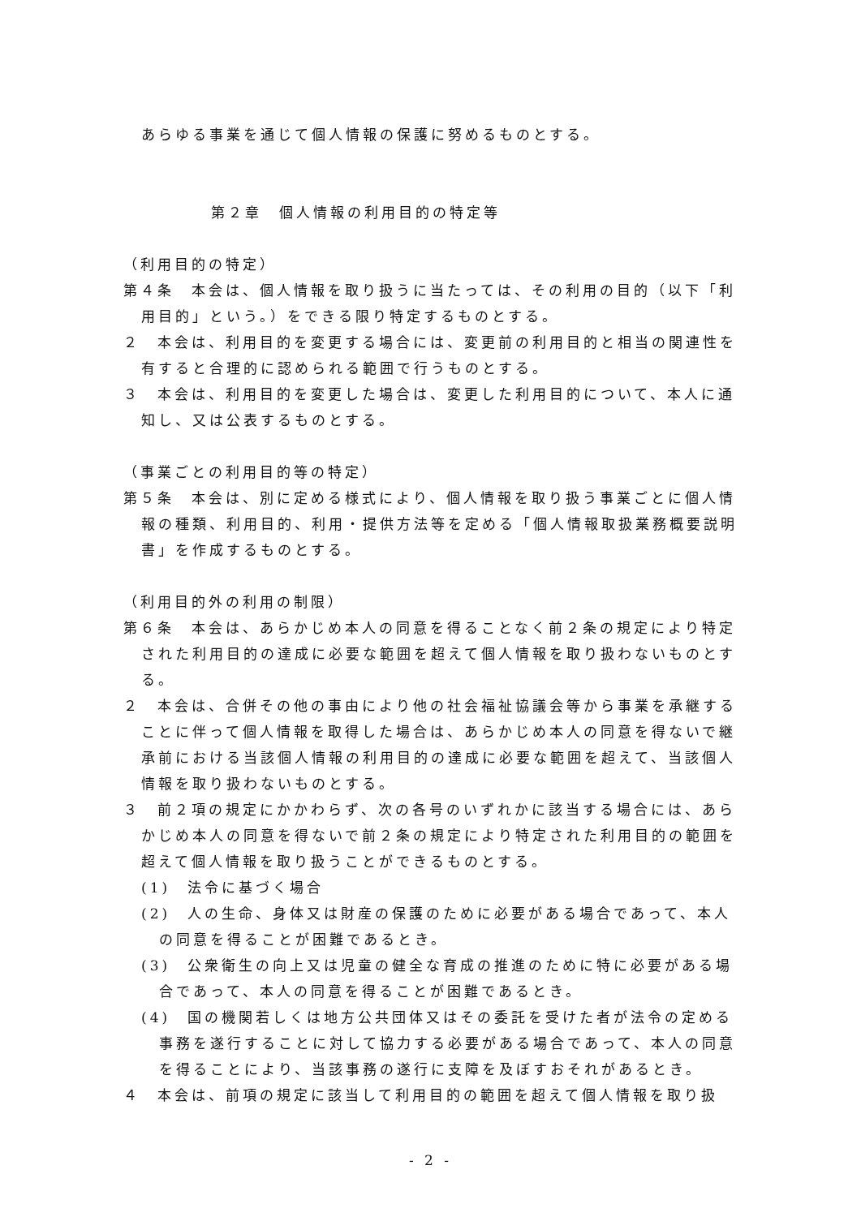あらゆる事業を通じて個人情報の保護に努めるものとする。
第２章　個人情報の利用目的の特定等
（利用目的の特定）
第４条　本会は、個人情報を取り扱うに当たっては、その利用の目的（以下「利用目的」という。）をできる限り特定するものとする。
２　本会は、利用目的を変更する場合には、変更前の利用目的と相当の関連性を有すると合理的に認められる範囲で行うものとする。
３　本会は、利用目的を変更した場合は、変更した利用目的について、本人に通知し、又は公表するものとする。
（事業ごとの利用目的等の特定）
第５条　本会は、別に定める様式により、個人情報を取り扱う事業ごとに個人情報の種類、利用目的、利用・提供方法等を定める「個人情報取扱業務概要説明書」を作成するものとする。
（利用目的外の利用の制限）
第６条　本会は、あらかじめ本人の同意を得ることなく前２条の規定により特定された利用目的の達成に必要な範囲を超えて個人情報を取り扱わないものとする。
２　本会は、合併その他の事由により他の社会福祉協議会等から事業を承継することに伴って個人情報を取得した場合は、あらかじめ本人の同意を得ないで継承前における当該個人情報の利用目的の達成に必要な範囲を超えて、当該個人情報を取り扱わないものとする。
３　前２項の規定にかかわらず、次の各号のいずれかに該当する場合には、あらかじめ本人の同意を得ないで前２条の規定により特定された利用目的の範囲を超えて個人情報を取り扱うことができるものとする。
(1)　法令に基づく場合
(2)　人の生命、身体又は財産の保護のために必要がある場合であって、本人の同意を得ることが困難であるとき。
(3)　公衆衛生の向上又は児童の健全な育成の推進のために特に必要がある場合であって、本人の同意を得ることが困難であるとき。
(4)　国の機関若しくは地方公共団体又はその委託を受けた者が法令の定める事務を遂行することに対して協力する必要がある場合であって、本人の同意を得ることにより、当該事務の遂行に支障を及ぼすおそれがあるとき。
４　本会は、前項の規定に該当して利用目的の範囲を超えて個人情報を取り扱
- 2 -